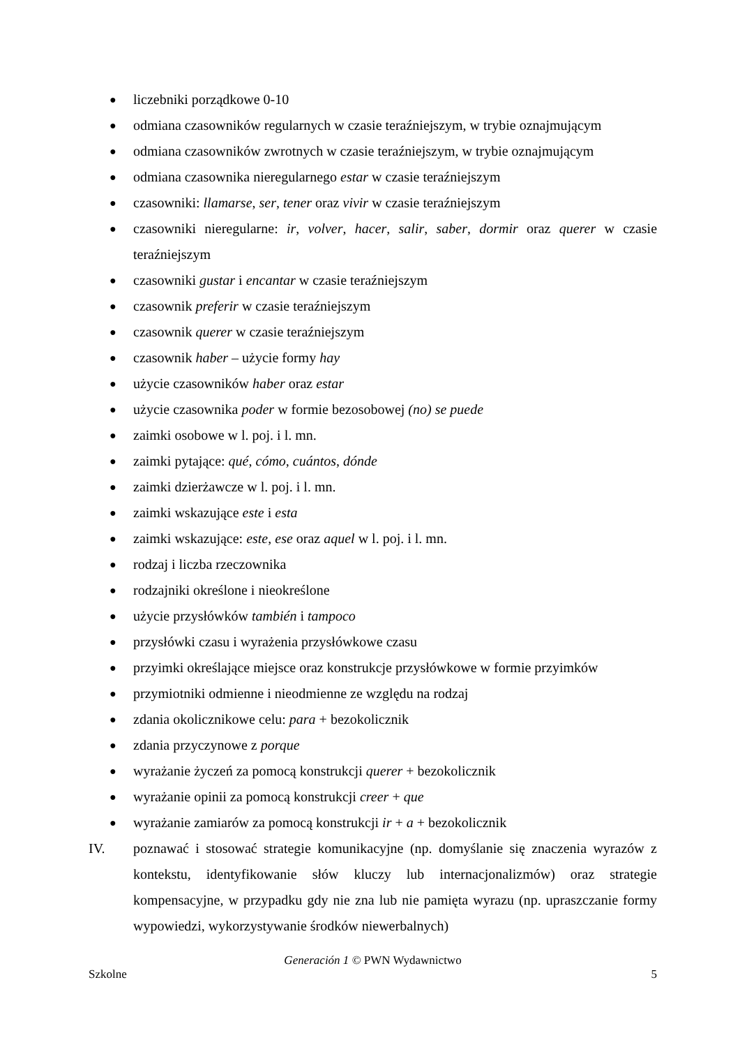● liczebniki porządkowe 0-10
● odmiana czasowników regularnych w czasie teraźniejszym, w trybie oznajmującym
● odmiana czasowników zwrotnych w czasie teraźniejszym, w trybie oznajmującym
● odmiana czasownika nieregularnego estar w czasie teraźniejszym
● czasowniki: llamarse, ser, tener oraz vivir w czasie teraźniejszym
● czasowniki nieregularne: ir, volver, hacer, salir, saber, dormir oraz querer w czasie teraźniejszym
● czasowniki gustar i encantar w czasie teraźniejszym
● czasownik preferir w czasie teraźniejszym
● czasownik querer w czasie teraźniejszym
● czasownik haber – użycie formy hay
● użycie czasowników haber oraz estar
● użycie czasownika poder w formie bezosobowej (no) se puede
● zaimki osobowe w l. poj. i l. mn.
● zaimki pytające: qué, cómo, cuántos, dónde
● zaimki dzierżawcze w l. poj. i l. mn.
● zaimki wskazujące este i esta
● zaimki wskazujące: este, ese oraz aquel w l. poj. i l. mn.
● rodzaj i liczba rzeczownika
● rodzajniki określone i nieokreślone
● użycie przysłówków también i tampoco
● przysłówki czasu i wyrażenia przysłówkowe czasu
● przyimki określające miejsce oraz konstrukcje przysłówkowe w formie przyimków
● przymiotniki odmienne i nieodmienne ze względu na rodzaj
● zdania okolicznikowe celu: para + bezokolicznik
● zdania przyczynowe z porque
● wyrażanie życzeń za pomocą konstrukcji querer + bezokolicznik
● wyrażanie opinii za pomocą konstrukcji creer + que
● wyrażanie zamiarów za pomocą konstrukcji ir + a + bezokolicznik
IV. poznawać i stosować strategie komunikacyjne (np. domyślanie się znaczenia wyrazów z kontekstu, identyfikowanie słów kluczy lub internacjonalizmów) oraz strategie kompensacyjne, w przypadku gdy nie zna lub nie pamięta wyrazu (np. upraszczanie formy wypowiedzi, wykorzystywanie środków niewerbalnych)
Generación 1 © PWN Wydawnictwo
Szkolne 5